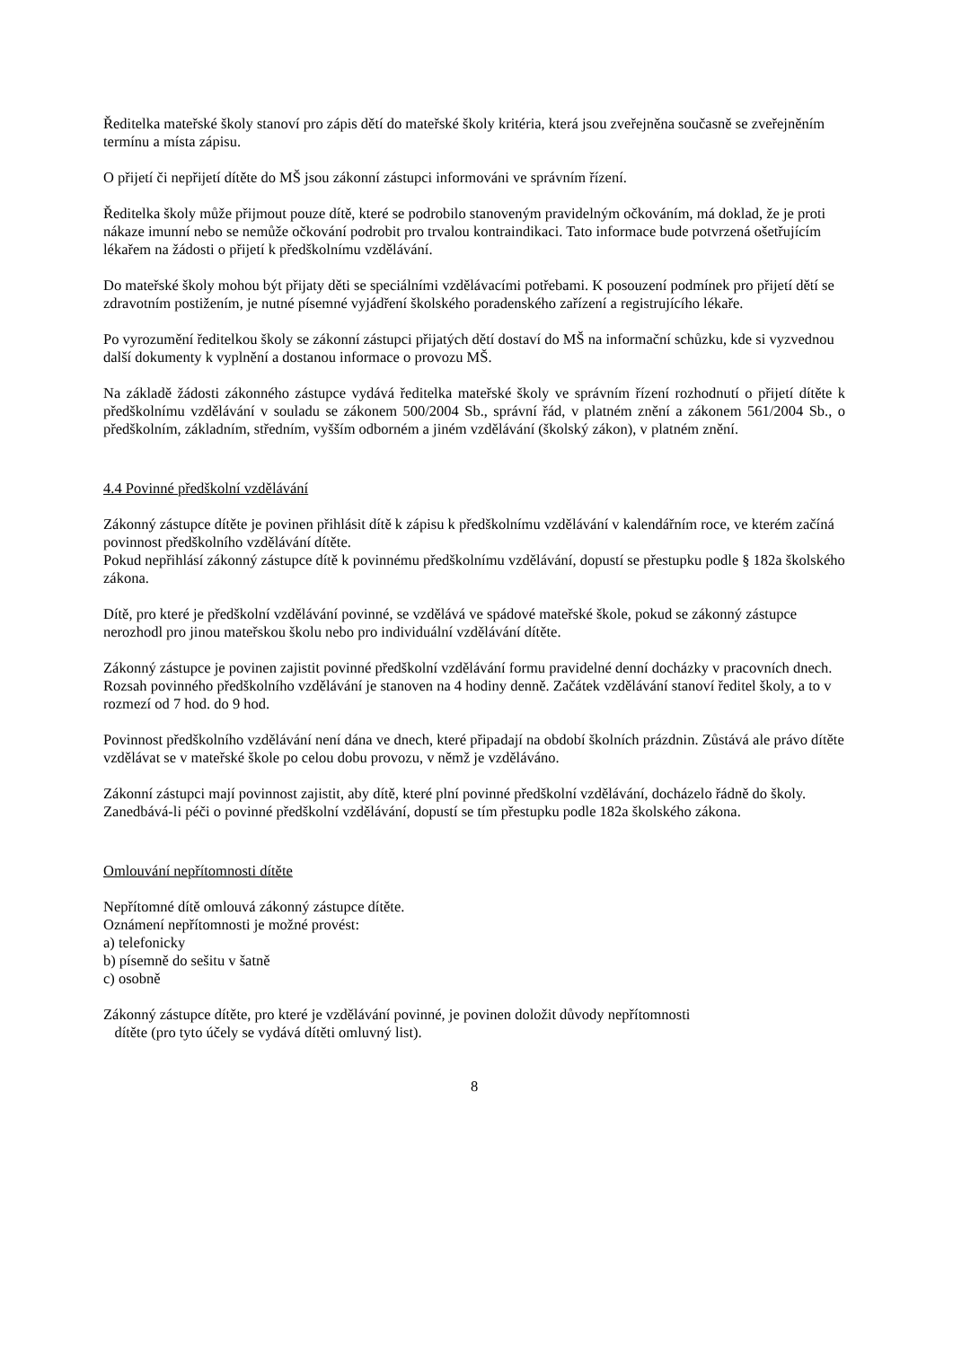Ředitelka mateřské školy stanoví pro zápis dětí do mateřské školy kritéria, která jsou zveřejněna současně se zveřejněním termínu a místa zápisu.
O přijetí či nepřijetí dítěte do MŠ jsou zákonní zástupci informováni ve správním řízení.
Ředitelka školy může přijmout pouze dítě, které se podrobilo stanoveným pravidelným očkováním, má doklad, že je proti nákaze imunní nebo se nemůže očkování podrobit pro trvalou kontraindikaci. Tato informace bude potvrzená ošetřujícím lékařem na žádosti o přijetí k předškolnímu vzdělávání.
Do mateřské školy mohou být přijaty děti se speciálními vzdělávacími potřebami. K posouzení podmínek pro přijetí dětí se zdravotním postižením, je nutné písemné vyjádření školského poradenského zařízení a registrujícího lékaře.
Po vyrozumění ředitelkou školy se zákonní zástupci přijatých dětí dostaví do MŠ na informační schůzku, kde si vyzvednou další dokumenty k vyplnění a dostanou informace o provozu MŠ.
Na základě žádosti zákonného zástupce vydává ředitelka mateřské školy ve správním řízení rozhodnutí o přijetí dítěte k předškolnímu vzdělávání v souladu se zákonem 500/2004 Sb., správní řád, v platném znění a zákonem 561/2004 Sb., o předškolním, základním, středním, vyšším odborném a jiném vzdělávání (školský zákon), v platném znění.
4.4 Povinné předškolní vzdělávání
Zákonný zástupce dítěte je povinen přihlásit dítě k zápisu k předškolnímu vzdělávání v kalendářním roce, ve kterém začíná povinnost předškolního vzdělávání dítěte.
Pokud nepřihlásí zákonný zástupce dítě k povinnému předškolnímu vzdělávání, dopustí se přestupku podle § 182a školského zákona.
Dítě, pro které je předškolní vzdělávání povinné, se vzdělává ve spádové mateřské škole, pokud se zákonný zástupce nerozhodl pro jinou mateřskou školu nebo pro individuální vzdělávání dítěte.
Zákonný zástupce je povinen zajistit povinné předškolní vzdělávání formu pravidelné denní docházky v pracovních dnech. Rozsah povinného předškolního vzdělávání je stanoven na 4 hodiny denně. Začátek vzdělávání stanoví ředitel školy, a to v rozmezí od 7 hod. do 9 hod.
Povinnost předškolního vzdělávání není dána ve dnech, které připadají na období školních prázdnin. Zůstává ale právo dítěte vzdělávat se v mateřské škole po celou dobu provozu, v němž je vzděláváno.
Zákonní zástupci mají povinnost zajistit, aby dítě, které plní povinné předškolní vzdělávání, docházelo řádně do školy. Zanedbává-li péči o povinné předškolní vzdělávání, dopustí se tím přestupku podle 182a školského zákona.
Omlouvání nepřítomnosti dítěte
Nepřítomné dítě omlouvá zákonný zástupce dítěte.
Oznámení nepřítomnosti je možné provést:
a) telefonicky
b) písemně do sešitu v šatně
c) osobně
Zákonný zástupce dítěte, pro které je vzdělávání povinné, je povinen doložit důvody nepřítomnosti
dítěte (pro tyto účely se vydává dítěti omluvný list).
8